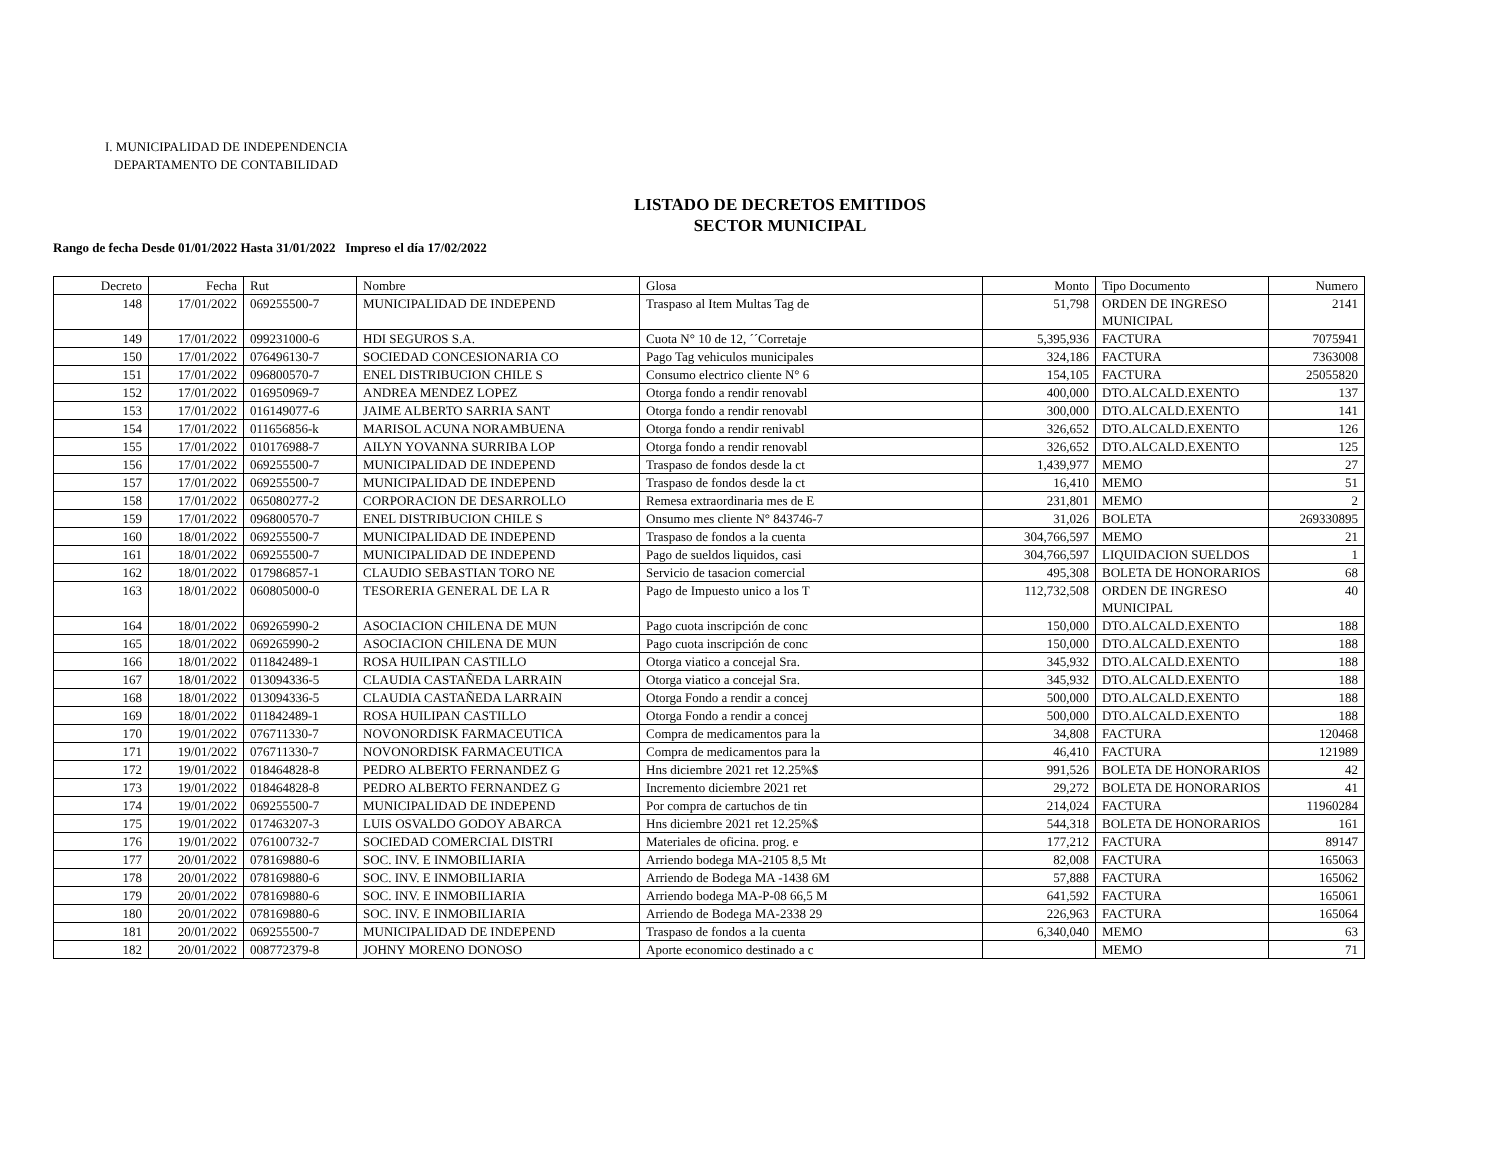I. MUNICIPALIDAD DE INDEPENDENCIA
DEPARTAMENTO DE CONTABILIDAD
LISTADO DE DECRETOS EMITIDOS
SECTOR MUNICIPAL
Rango de fecha Desde 01/01/2022 Hasta 31/01/2022 Impreso el día 17/02/2022
| Decreto | Fecha | Rut | Nombre | Glosa | Monto | Tipo Documento | Numero |
| --- | --- | --- | --- | --- | --- | --- | --- |
| 148 | 17/01/2022 | 069255500-7 | MUNICIPALIDAD DE INDEPEND | Traspaso al Item Multas Tag de | 51,798 | ORDEN DE INGRESO MUNICIPAL | 2141 |
| 149 | 17/01/2022 | 099231000-6 | HDI SEGUROS S.A. | Cuota N° 10 de 12, ´´Corretaje | 5,395,936 | FACTURA | 7075941 |
| 150 | 17/01/2022 | 076496130-7 | SOCIEDAD CONCESIONARIA CO | Pago Tag vehiculos municipales | 324,186 | FACTURA | 7363008 |
| 151 | 17/01/2022 | 096800570-7 | ENEL DISTRIBUCION CHILE S | Consumo electrico cliente N° 6 | 154,105 | FACTURA | 25055820 |
| 152 | 17/01/2022 | 016950969-7 | ANDREA MENDEZ LOPEZ | Otorga fondo a rendir renovabl | 400,000 | DTO.ALCALD.EXENTO | 137 |
| 153 | 17/01/2022 | 016149077-6 | JAIME ALBERTO SARRIA SANT | Otorga fondo a rendir renovabl | 300,000 | DTO.ALCALD.EXENTO | 141 |
| 154 | 17/01/2022 | 011656856-k | MARISOL ACUNA NORAMBUENA | Otorga fondo a rendir renivabl | 326,652 | DTO.ALCALD.EXENTO | 126 |
| 155 | 17/01/2022 | 010176988-7 | AILYN YOVANNA SURRIBA LOP | Otorga fondo a rendir renovabl | 326,652 | DTO.ALCALD.EXENTO | 125 |
| 156 | 17/01/2022 | 069255500-7 | MUNICIPALIDAD DE INDEPEND | Traspaso de fondos desde la ct | 1,439,977 | MEMO | 27 |
| 157 | 17/01/2022 | 069255500-7 | MUNICIPALIDAD DE INDEPEND | Traspaso de fondos desde la ct | 16,410 | MEMO | 51 |
| 158 | 17/01/2022 | 065080277-2 | CORPORACION DE DESARROLLO | Remesa extraordinaria mes de E | 231,801 | MEMO | 2 |
| 159 | 17/01/2022 | 096800570-7 | ENEL DISTRIBUCION CHILE S | Onsumo mes cliente N° 843746-7 | 31,026 | BOLETA | 269330895 |
| 160 | 18/01/2022 | 069255500-7 | MUNICIPALIDAD DE INDEPEND | Traspaso de fondos a la cuenta | 304,766,597 | MEMO | 21 |
| 161 | 18/01/2022 | 069255500-7 | MUNICIPALIDAD DE INDEPEND | Pago de sueldos liquidos, casi | 304,766,597 | LIQUIDACION SUELDOS | 1 |
| 162 | 18/01/2022 | 017986857-1 | CLAUDIO SEBASTIAN TORO NE | Servicio de tasacion comercial | 495,308 | BOLETA DE HONORARIOS | 68 |
| 163 | 18/01/2022 | 060805000-0 | TESORERIA GENERAL DE LA R | Pago de Impuesto unico a los T | 112,732,508 | ORDEN DE INGRESO MUNICIPAL | 40 |
| 164 | 18/01/2022 | 069265990-2 | ASOCIACION CHILENA DE MUN | Pago cuota inscripción de conc | 150,000 | DTO.ALCALD.EXENTO | 188 |
| 165 | 18/01/2022 | 069265990-2 | ASOCIACION CHILENA DE MUN | Pago cuota inscripción de conc | 150,000 | DTO.ALCALD.EXENTO | 188 |
| 166 | 18/01/2022 | 011842489-1 | ROSA HUILIPAN CASTILLO | Otorga viatico a concejal Sra. | 345,932 | DTO.ALCALD.EXENTO | 188 |
| 167 | 18/01/2022 | 013094336-5 | CLAUDIA CASTAÑEDA LARRAIN | Otorga viatico a concejal Sra. | 345,932 | DTO.ALCALD.EXENTO | 188 |
| 168 | 18/01/2022 | 013094336-5 | CLAUDIA CASTAÑEDA LARRAIN | Otorga Fondo a rendir a concej | 500,000 | DTO.ALCALD.EXENTO | 188 |
| 169 | 18/01/2022 | 011842489-1 | ROSA HUILIPAN CASTILLO | Otorga Fondo a rendir a concej | 500,000 | DTO.ALCALD.EXENTO | 188 |
| 170 | 19/01/2022 | 076711330-7 | NOVONORDISK FARMACEUTICA | Compra de medicamentos para la | 34,808 | FACTURA | 120468 |
| 171 | 19/01/2022 | 076711330-7 | NOVONORDISK FARMACEUTICA | Compra de medicamentos para la | 46,410 | FACTURA | 121989 |
| 172 | 19/01/2022 | 018464828-8 | PEDRO ALBERTO FERNANDEZ G | Hns diciembre 2021 ret 12.25%$ | 991,526 | BOLETA DE HONORARIOS | 42 |
| 173 | 19/01/2022 | 018464828-8 | PEDRO ALBERTO FERNANDEZ G | Incremento diciembre 2021 ret | 29,272 | BOLETA DE HONORARIOS | 41 |
| 174 | 19/01/2022 | 069255500-7 | MUNICIPALIDAD DE INDEPEND | Por compra de cartuchos de tin | 214,024 | FACTURA | 11960284 |
| 175 | 19/01/2022 | 017463207-3 | LUIS OSVALDO GODOY ABARCA | Hns diciembre 2021 ret 12.25%$ | 544,318 | BOLETA DE HONORARIOS | 161 |
| 176 | 19/01/2022 | 076100732-7 | SOCIEDAD COMERCIAL DISTRI | Materiales de oficina. prog. e | 177,212 | FACTURA | 89147 |
| 177 | 20/01/2022 | 078169880-6 | SOC. INV. E INMOBILIARIA | Arriendo bodega MA-2105 8,5 Mt | 82,008 | FACTURA | 165063 |
| 178 | 20/01/2022 | 078169880-6 | SOC. INV. E INMOBILIARIA | Arriendo de Bodega MA -1438 6M | 57,888 | FACTURA | 165062 |
| 179 | 20/01/2022 | 078169880-6 | SOC. INV. E INMOBILIARIA | Arriendo bodega MA-P-08 66,5 M | 641,592 | FACTURA | 165061 |
| 180 | 20/01/2022 | 078169880-6 | SOC. INV. E INMOBILIARIA | Arriendo de Bodega MA-2338 29 | 226,963 | FACTURA | 165064 |
| 181 | 20/01/2022 | 069255500-7 | MUNICIPALIDAD DE INDEPEND | Traspaso de fondos a la cuenta | 6,340,040 | MEMO | 63 |
| 182 | 20/01/2022 | 008772379-8 | JOHNY MORENO DONOSO | Aporte economico destinado a c | | MEMO | 71 |